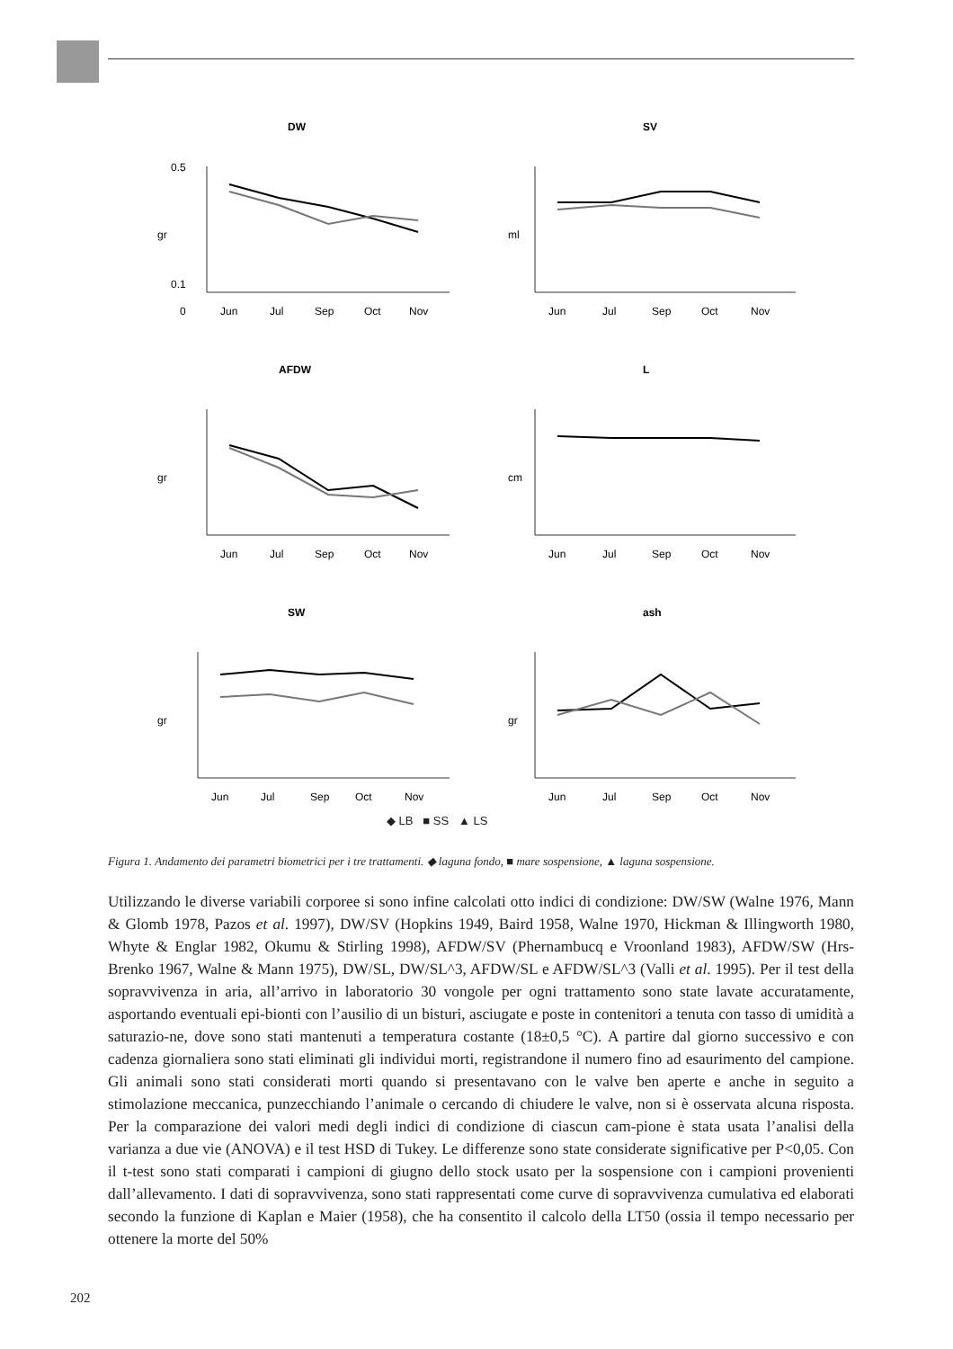DW
0.5
0.1
0
gr
Jun
Jul
Sep
Oct
Nov
SV
ml
Jun
Jul
Sep
Oct
Nov
AFDW
gr
Jun
Jul
Sep
Oct
Nov
L
cm
Jun
Jul
Sep
Oct
Nov
SW
gr
Jun
Jul
Sep
Oct
Nov
ash
gr
Jun
Jul
Sep
Oct
Nov
◆ LB ■ SS ▲ LS
Figura 1. Andamento dei parametri biometrici per i tre trattamenti. ◆ laguna fondo, ■ mare sospensione, ▲ laguna sospensione.
Utilizzando le diverse variabili corporee si sono infine calcolati otto indici di condizione: DW/SW (Walne 1976, Mann & Glomb 1978, Pazos et al. 1997), DW/SV (Hopkins 1949, Baird 1958, Walne 1970, Hickman & Illingworth 1980, Whyte & Englar 1982, Okumu & Stirling 1998), AFDW/SV (Phernambucq e Vroonland 1983), AFDW/SW (Hrs-Brenko 1967, Walne & Mann 1975), DW/SL, DW/SL^3, AFDW/SL e AFDW/SL^3 (Valli et al. 1995). Per il test della sopravvivenza in aria, all’arrivo in laboratorio 30 vongole per ogni trattamento sono state lavate accuratamente, asportando eventuali epi-bionti con l’ausilio di un bisturi, asciugate e poste in contenitori a tenuta con tasso di umidità a saturazio-ne, dove sono stati mantenuti a temperatura costante (18±0,5 °C). A partire dal giorno successivo e con cadenza giornaliera sono stati eliminati gli individui morti, registrandone il numero fino ad esaurimento del campione. Gli animali sono stati considerati morti quando si presentavano con le valve ben aperte e anche in seguito a stimolazione meccanica, punzecchiando l’animale o cercando di chiudere le valve, non si è osservata alcuna risposta. Per la comparazione dei valori medi degli indici di condizione di ciascun cam-pione è stata usata l’analisi della varianza a due vie (ANOVA) e il test HSD di Tukey. Le differenze sono state considerate significative per P<0,05. Con il t-test sono stati comparati i campioni di giugno dello stock usato per la sospensione con i campioni provenienti dall’allevamento. I dati di sopravvivenza, sono stati rappresentati come curve di sopravvivenza cumulativa ed elaborati secondo la funzione di Kaplan e Maier (1958), che ha consentito il calcolo della LT50 (ossia il tempo necessario per ottenere la morte del 50%
202